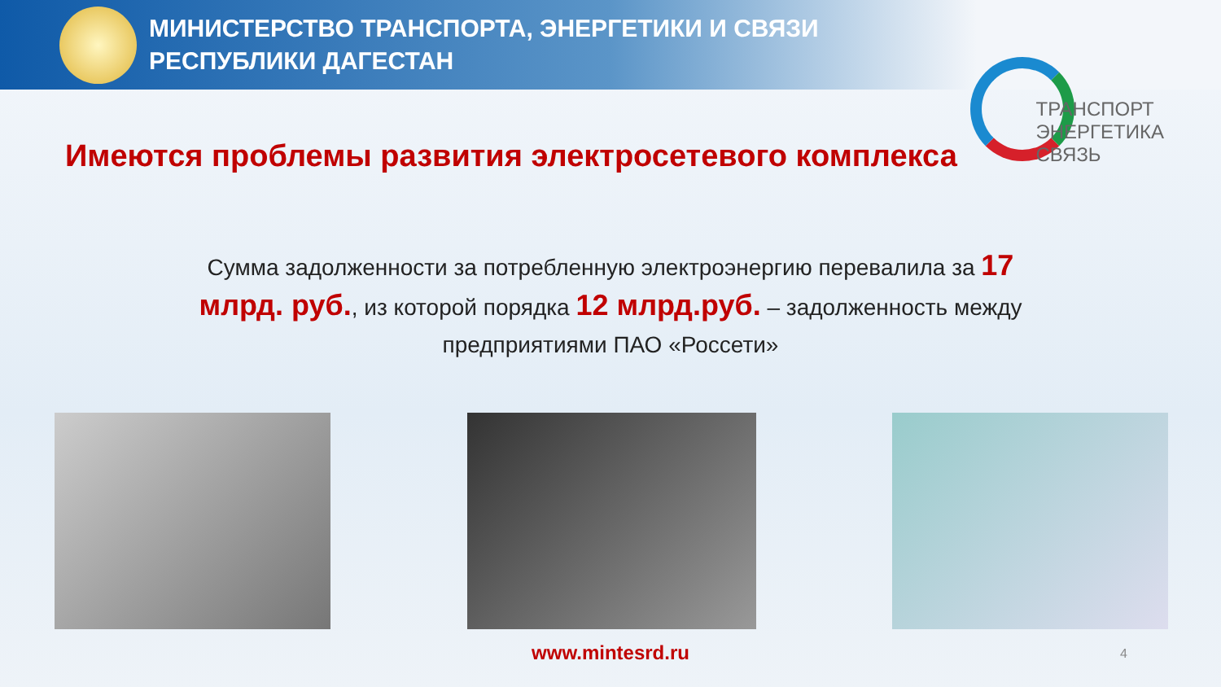МИНИСТЕРСТВО ТРАНСПОРТА, ЭНЕРГЕТИКИ И СВЯЗИ
РЕСПУБЛИКИ ДАГЕСТАН
ТРАНСПОРТ
ЭНЕРГЕТИКА
СВЯЗЬ
Имеются проблемы развития электросетевого комплекса
Сумма задолженности за потребленную электроэнергию перевалила за 17 млрд. руб., из которой порядка 12 млрд.руб. – задолженность между предприятиями ПАО «Россети»
www.mintesrd.ru 4